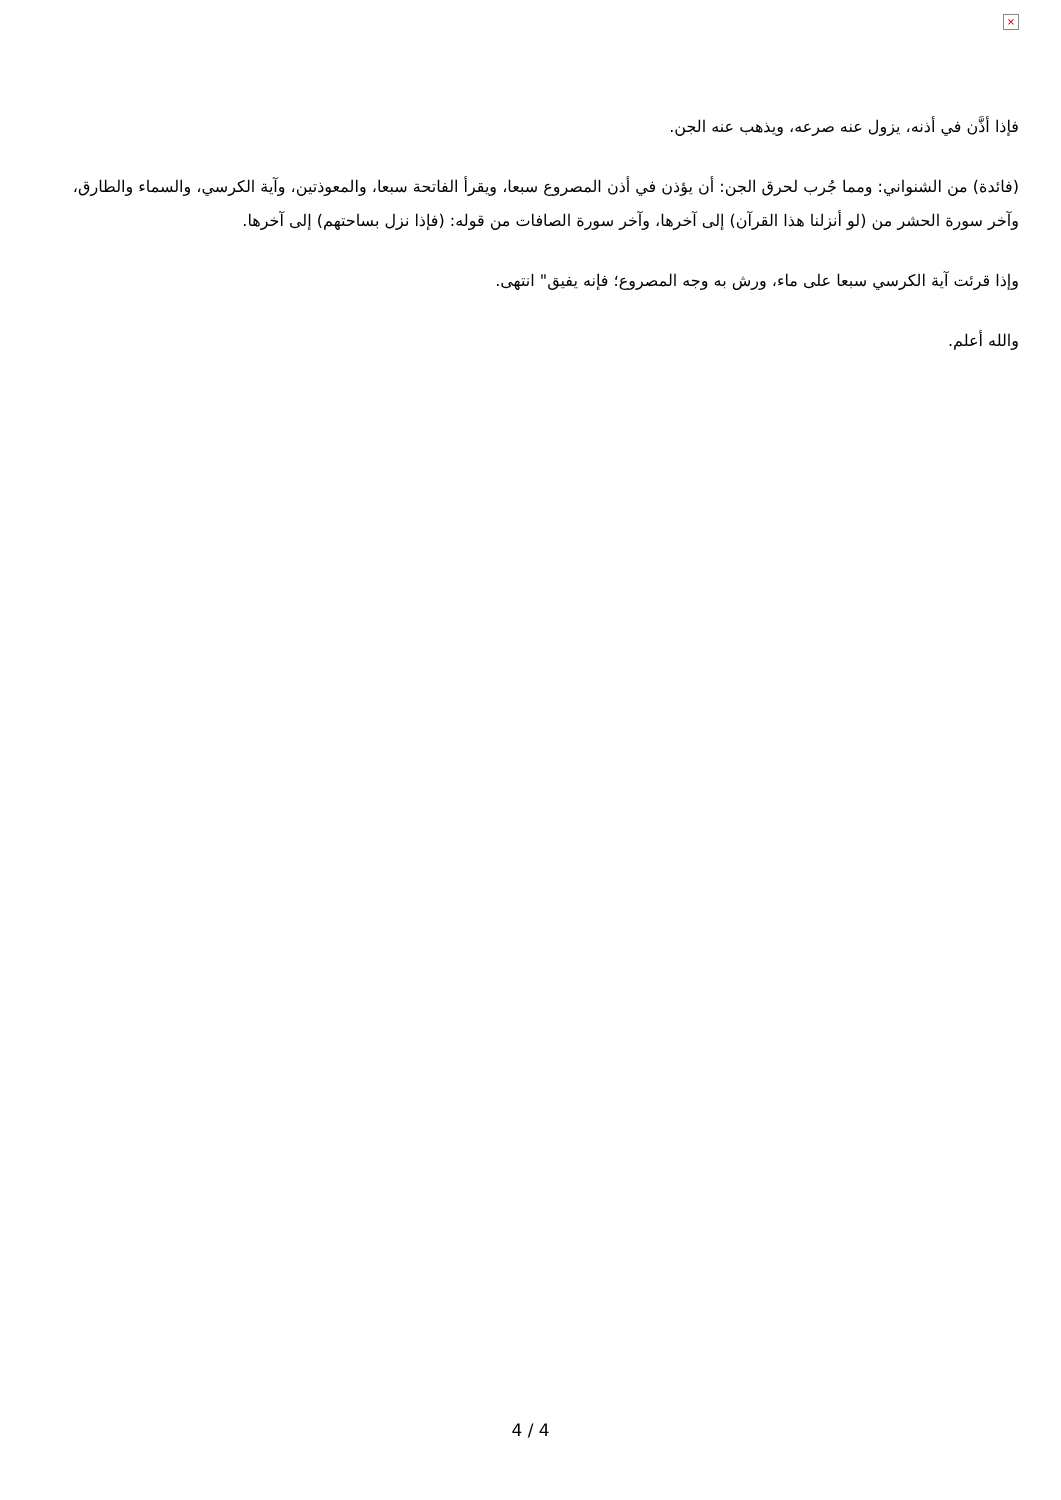×
فإذا أذَّن في أذنه، يزول عنه صرعه، ويذهب عنه الجن.
(فائدة) من الشنواني: ومما جُرب لحرق الجن: أن يؤذن في أذن المصروع سبعا، ويقرأ الفاتحة سبعا، والمعوذتين، وآية الكرسي، والسماء والطارق، وآخر سورة الحشر من (لو أنزلنا هذا القرآن) إلى آخرها، وآخر سورة الصافات من قوله: (فإذا نزل بساحتهم) إلى آخرها.
وإذا قرئت آية الكرسي سبعا على ماء، ورش به وجه المصروع؛ فإنه يفيق" انتهى.
والله أعلم.
4 / 4